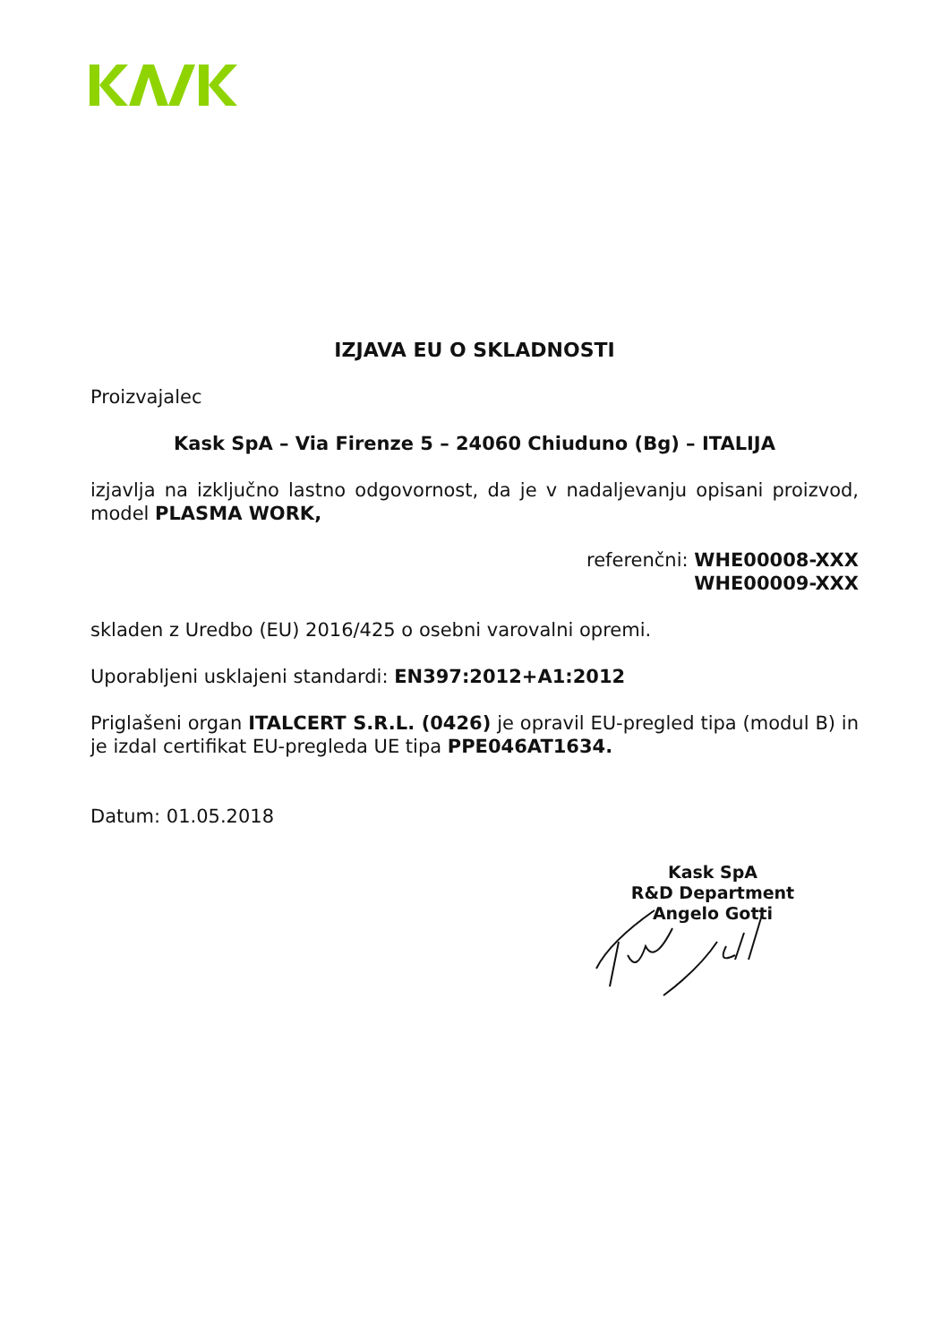IZJAVA EU O SKLADNOSTI
Proizvajalec
Kask SpA – Via Firenze 5 – 24060 Chiuduno (Bg) – ITALIJA
izjavlja na izključno lastno odgovornost, da je v nadaljevanju opisani proizvod, model PLASMA WORK,
referenčni: WHE00008-XXX
WHE00009-XXX
skladen z Uredbo (EU) 2016/425 o osebni varovalni opremi.
Uporabljeni usklajeni standardi: EN397:2012+A1:2012
Priglašeni organ ITALCERT S.R.L. (0426) je opravil EU-pregled tipa (modul B) in je izdal certifikat EU-pregleda UE tipa PPE046AT1634.
Datum: 01.05.2018
Kask SpA
R&D Department
Angelo Gotti